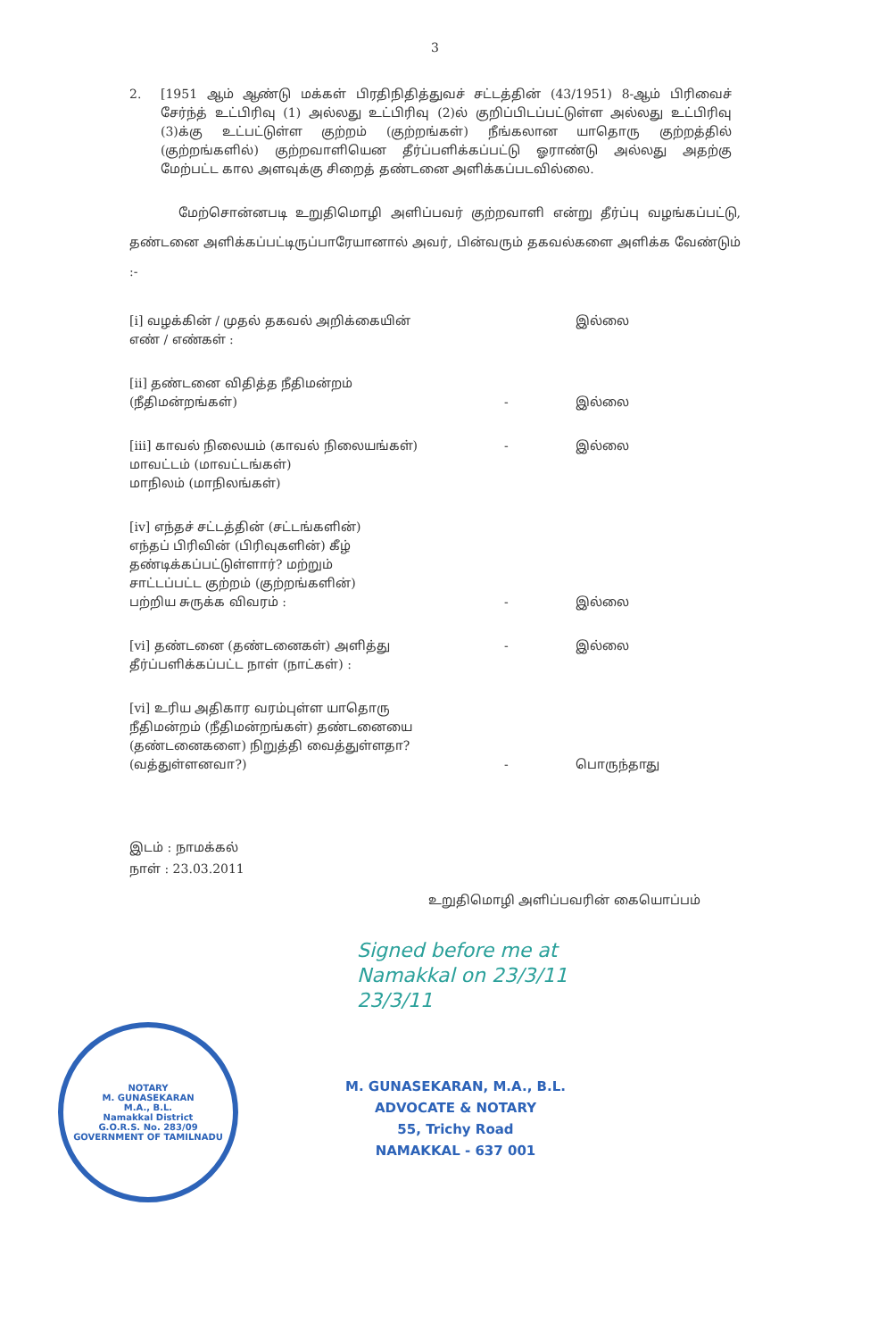3
2. [1951 ஆம் ஆண்டு மக்கள் பிரதிநிதித்துவச் சட்டத்தின் (43/1951) 8-ஆம் பிரிவைச் சேர்ந்த் உட்பிரிவு (1) அல்லது உட்பிரிவு (2)ல் குறிப்பிடப்பட்டுள்ள அல்லது உட்பிரிவு (3)க்கு உட்பட்டுள்ள குற்றம் (குற்றங்கள்) நீங்கலான யாதொரு குற்றத்தில் (குற்றங்களில்) குற்றவாளியென தீர்ப்பளிக்கப்பட்டு ஓராண்டு அல்லது அதற்கு மேற்பட்ட கால அளவுக்கு சிறைத் தண்டனை அளிக்கப்படவில்லை.
மேற்சொன்னபடி உறுதிமொழி அளிப்பவர் குற்றவாளி என்று தீர்ப்பு வழங்கப்பட்டு, தண்டனை அளிக்கப்பட்டிருப்பாரேயானால் அவர், பின்வரும் தகவல்களை அளிக்க வேண்டும் :-
[i] வழக்கின் / முதல் தகவல் அறிக்கையின்
எண் / எண்கள் :
இல்லை
[ii] தண்டனை விதித்த நீதிமன்றம்
(நீதிமன்றங்கள்)
- இல்லை
[iii] காவல் நிலையம் (காவல் நிலையங்கள்)
மாவட்டம் (மாவட்டங்கள்)
மாநிலம் (மாநிலங்கள்)
- இல்லை
[iv] எந்தச் சட்டத்தின் (சட்டங்களின்)
எந்தப் பிரிவின் (பிரிவுகளின்) கீழ்
தண்டிக்கப்பட்டுள்ளார்? மற்றும்
சாட்டப்பட்ட குற்றம் (குற்றங்களின்)
பற்றிய சுருக்க விவரம் :
- இல்லை
[vi] தண்டனை (தண்டனைகள்) அளித்து
தீர்ப்பளிக்கப்பட்ட நாள் (நாட்கள்) :
- இல்லை
[vi] உரிய அதிகார வரம்புள்ள யாதொரு
நீதிமன்றம் (நீதிமன்றங்கள்) தண்டனையை
(தண்டனைகளை) நிறுத்தி வைத்துள்ளதா?
(வத்துள்ளனவா?)
- பொருந்தாது
இடம் : நாமக்கல்
நாள் : 23.03.2011
உறுதிமொழி அளிப்பவரின் கையொப்பம்
Signed before me at
Namakkal on 23/3/11
23/3/11
NOTARY
M. GUNASEKARAN
M.A., B.L.
Namakkal District
G.O.R.S. No. 283/09
GOVERNMENT OF TAMILNADU
M. GUNASEKARAN, M.A., B.L.
ADVOCATE & NOTARY
55, Trichy Road
NAMAKKAL - 637 001